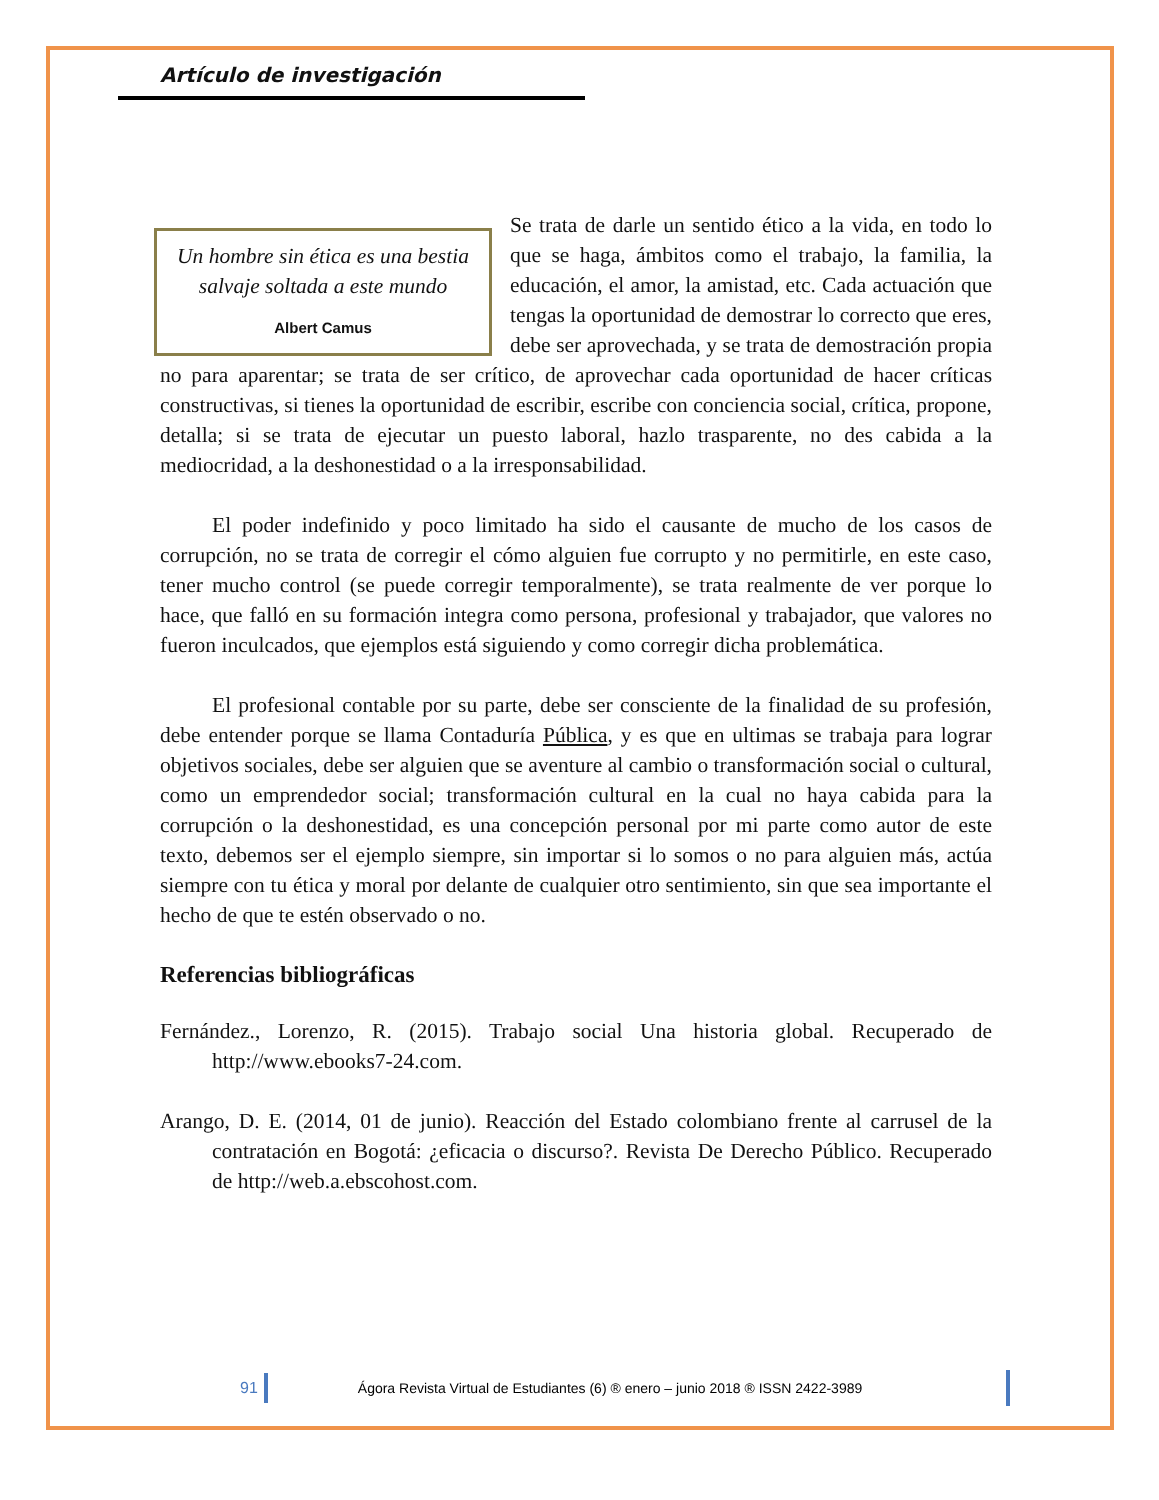Artículo de investigación
Un hombre sin ética es una bestia salvaje soltada a este mundo
Albert Camus
Se trata de darle un sentido ético a la vida, en todo lo que se haga, ámbitos como el trabajo, la familia, la educación, el amor, la amistad, etc. Cada actuación que tengas la oportunidad de demostrar lo correcto que eres, debe ser aprovechada, y se trata de demostración propia no para aparentar; se trata de ser crítico, de aprovechar cada oportunidad de hacer críticas constructivas, si tienes la oportunidad de escribir, escribe con conciencia social, crítica, propone, detalla; si se trata de ejecutar un puesto laboral, hazlo trasparente, no des cabida a la mediocridad, a la deshonestidad o a la irresponsabilidad.
El poder indefinido y poco limitado ha sido el causante de mucho de los casos de corrupción, no se trata de corregir el cómo alguien fue corrupto y no permitirle, en este caso, tener mucho control (se puede corregir temporalmente), se trata realmente de ver porque lo hace, que falló en su formación integra como persona, profesional y trabajador, que valores no fueron inculcados, que ejemplos está siguiendo y como corregir dicha problemática.
El profesional contable por su parte, debe ser consciente de la finalidad de su profesión, debe entender porque se llama Contaduría Pública, y es que en ultimas se trabaja para lograr objetivos sociales, debe ser alguien que se aventure al cambio o transformación social o cultural, como un emprendedor social; transformación cultural en la cual no haya cabida para la corrupción o la deshonestidad, es una concepción personal por mi parte como autor de este texto, debemos ser el ejemplo siempre, sin importar si lo somos o no para alguien más, actúa siempre con tu ética y moral por delante de cualquier otro sentimiento, sin que sea importante el hecho de que te estén observado o no.
Referencias bibliográficas
Fernández., Lorenzo, R. (2015). Trabajo social Una historia global. Recuperado de http://www.ebooks7-24.com.
Arango, D. E. (2014, 01 de junio). Reacción del Estado colombiano frente al carrusel de la contratación en Bogotá: ¿eficacia o discurso?. Revista De Derecho Público. Recuperado de http://web.a.ebscohost.com.
91 Ágora Revista Virtual de Estudiantes (6) ® enero – junio 2018 ® ISSN 2422-3989